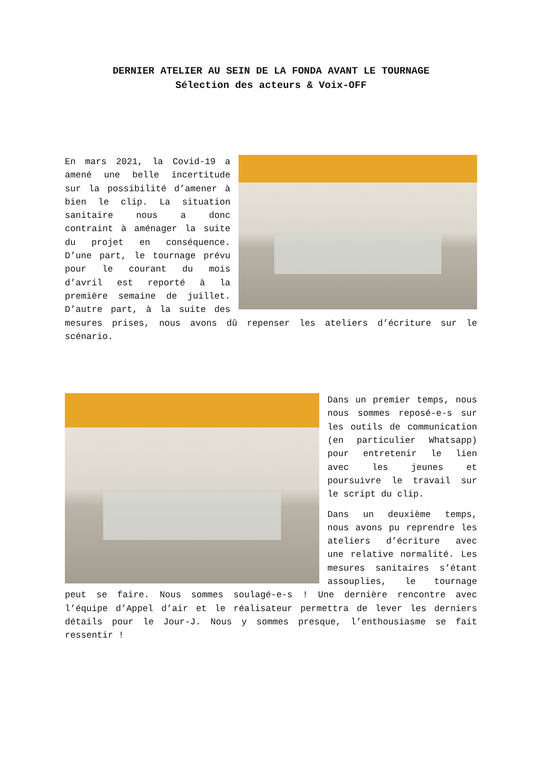DERNIER ATELIER AU SEIN DE LA FONDA AVANT LE TOURNAGE
Sélection des acteurs & Voix-OFF
En mars 2021, la Covid-19 a amené une belle incertitude sur la possibilité d’amener à bien le clip. La situation sanitaire nous a donc contraint à aménager la suite du projet en conséquence. D’une part, le tournage prévu pour le courant du mois d’avril est reporté à la première semaine de juillet. D’autre part, à la suite des mesures prises, nous avons dû repenser les ateliers d’écriture sur le scénario.
Dans un premier temps, nous nous sommes reposé-e-s sur les outils de communication (en particulier Whatsapp) pour entretenir le lien avec les jeunes et poursuivre le travail sur le script du clip.
Dans un deuxième temps, nous avons pu reprendre les ateliers d’écriture avec une relative normalité. Les mesures sanitaires s’étant assouplies, le tournage peut se faire. Nous sommes soulagé-e-s ! Une dernière rencontre avec l’équipe d’Appel d’air et le réalisateur permettra de lever les derniers détails pour le Jour-J. Nous y sommes presque, l’enthousiasme se fait ressentir !